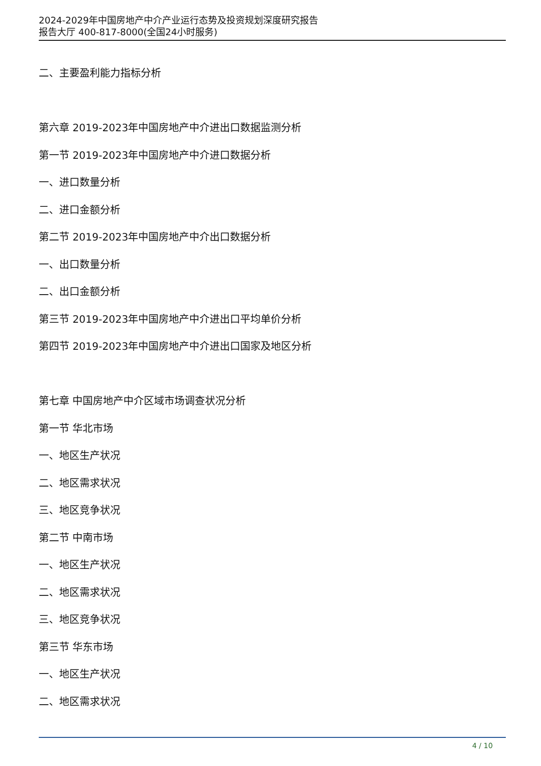2024-2029年中国房地产中介产业运行态势及投资规划深度研究报告
报告大厅 400-817-8000(全国24小时服务)
二、主要盈利能力指标分析
第六章 2019-2023年中国房地产中介进出口数据监测分析
第一节 2019-2023年中国房地产中介进口数据分析
一、进口数量分析
二、进口金额分析
第二节 2019-2023年中国房地产中介出口数据分析
一、出口数量分析
二、出口金额分析
第三节 2019-2023年中国房地产中介进出口平均单价分析
第四节 2019-2023年中国房地产中介进出口国家及地区分析
第七章 中国房地产中介区域市场调查状况分析
第一节 华北市场
一、地区生产状况
二、地区需求状况
三、地区竞争状况
第二节 中南市场
一、地区生产状况
二、地区需求状况
三、地区竞争状况
第三节 华东市场
一、地区生产状况
二、地区需求状况
4 / 10